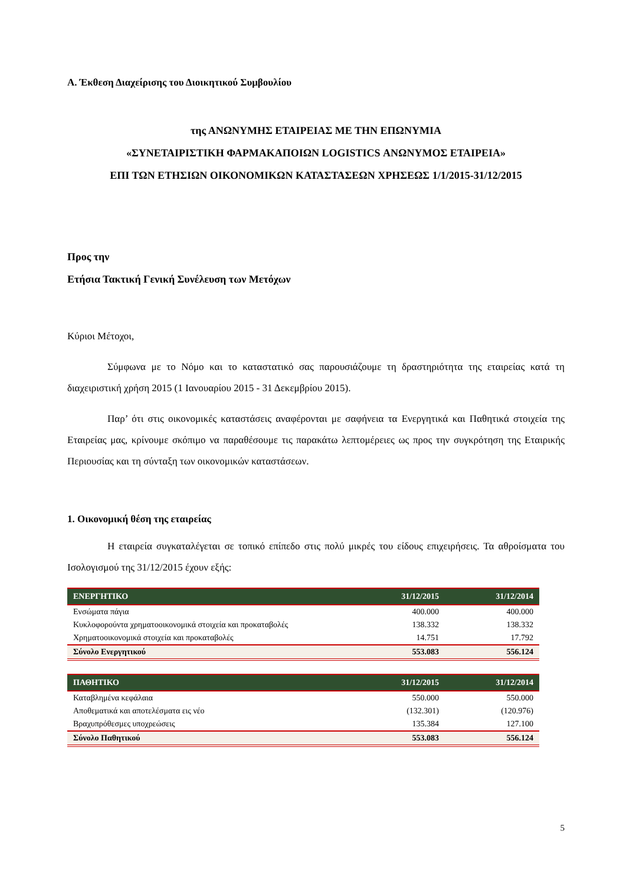Α. Έκθεση Διαχείρισης του Διοικητικού Συμβουλίου
της ΑΝΩΝΥΜΗΣ ΕΤΑΙΡΕΙΑΣ ΜΕ ΤΗΝ ΕΠΩΝΥΜΙΑ
«ΣΥΝΕΤΑΙΡΙΣΤΙΚΗ ΦΑΡΜΑΚΑΠΟΙΩΝ LOGISTICS ΑΝΩΝΥΜΟΣ ΕΤΑΙΡΕΙΑ»
ΕΠΙ ΤΩΝ ΕΤΗΣΙΩΝ ΟΙΚΟΝΟΜΙΚΩΝ ΚΑΤΑΣΤΑΣΕΩΝ ΧΡΗΣΕΩΣ 1/1/2015-31/12/2015
Προς την
Ετήσια Τακτική Γενική Συνέλευση των Μετόχων
Κύριοι Μέτοχοι,
Σύμφωνα με το Νόμο και το καταστατικό σας παρουσιάζουμε τη δραστηριότητα της εταιρείας κατά τη διαχειριστική χρήση 2015 (1 Ιανουαρίου 2015 - 31 Δεκεμβρίου 2015).
Παρ’ ότι στις οικονομικές καταστάσεις αναφέρονται με σαφήνεια τα Ενεργητικά και Παθητικά στοιχεία της Εταιρείας μας, κρίνουμε σκόπιμο να παραθέσουμε τις παρακάτω λεπτομέρειες ως προς την συγκρότηση της Εταιρικής Περιουσίας και τη σύνταξη των οικονομικών καταστάσεων.
1. Οικονομική θέση της εταιρείας
Η εταιρεία συγκαταλέγεται σε τοπικό επίπεδο στις πολύ μικρές του είδους επιχειρήσεις. Τα αθροίσματα του Ισολογισμού της 31/12/2015 έχουν εξής:
| ΕΝΕΡΓΗΤΙΚΟ | 31/12/2015 | 31/12/2014 |
| --- | --- | --- |
| Ενσώματα πάγια | 400.000 | 400.000 |
| Κυκλοφορούντα χρηματοοικονομικά στοιχεία και προκαταβολές | 138.332 | 138.332 |
| Χρηματοοικονομικά στοιχεία και προκαταβολές | 14.751 | 17.792 |
| Σύνολο Ενεργητικού | 553.083 | 556.124 |
| ΠΑΘΗΤΙΚΟ | 31/12/2015 | 31/12/2014 |
| --- | --- | --- |
| Καταβλημένα κεφάλαια | 550.000 | 550.000 |
| Αποθεματικά και αποτελέσματα εις νέο | (132.301) | (120.976) |
| Βραχυπρόθεσμες υποχρεώσεις | 135.384 | 127.100 |
| Σύνολο Παθητικού | 553.083 | 556.124 |
5